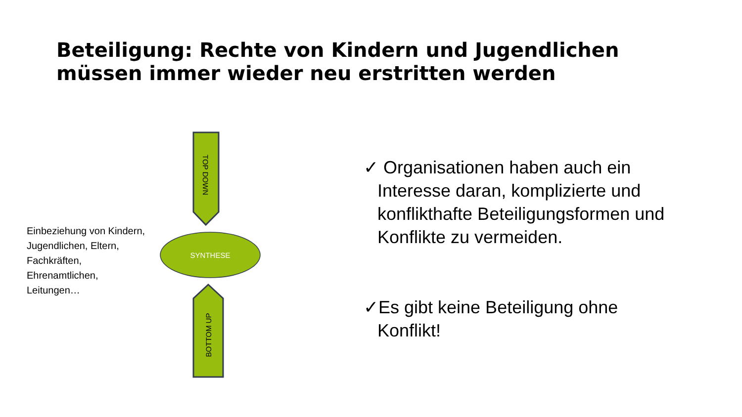Beteiligung: Rechte von Kindern und Jugendlichen
müssen immer wieder neu erstritten werden
SYNTHESE
TOP DOWN
BOTTOM UP
Einbeziehung von Kindern, Jugendlichen, Eltern, Fachkräften, Ehrenamtlichen, Leitungen…
✓ Organisationen haben auch ein Interesse daran, komplizierte und konflikthafte Beteiligungsformen und Konflikte zu vermeiden.
✓Es gibt keine Beteiligung ohne Konflikt!